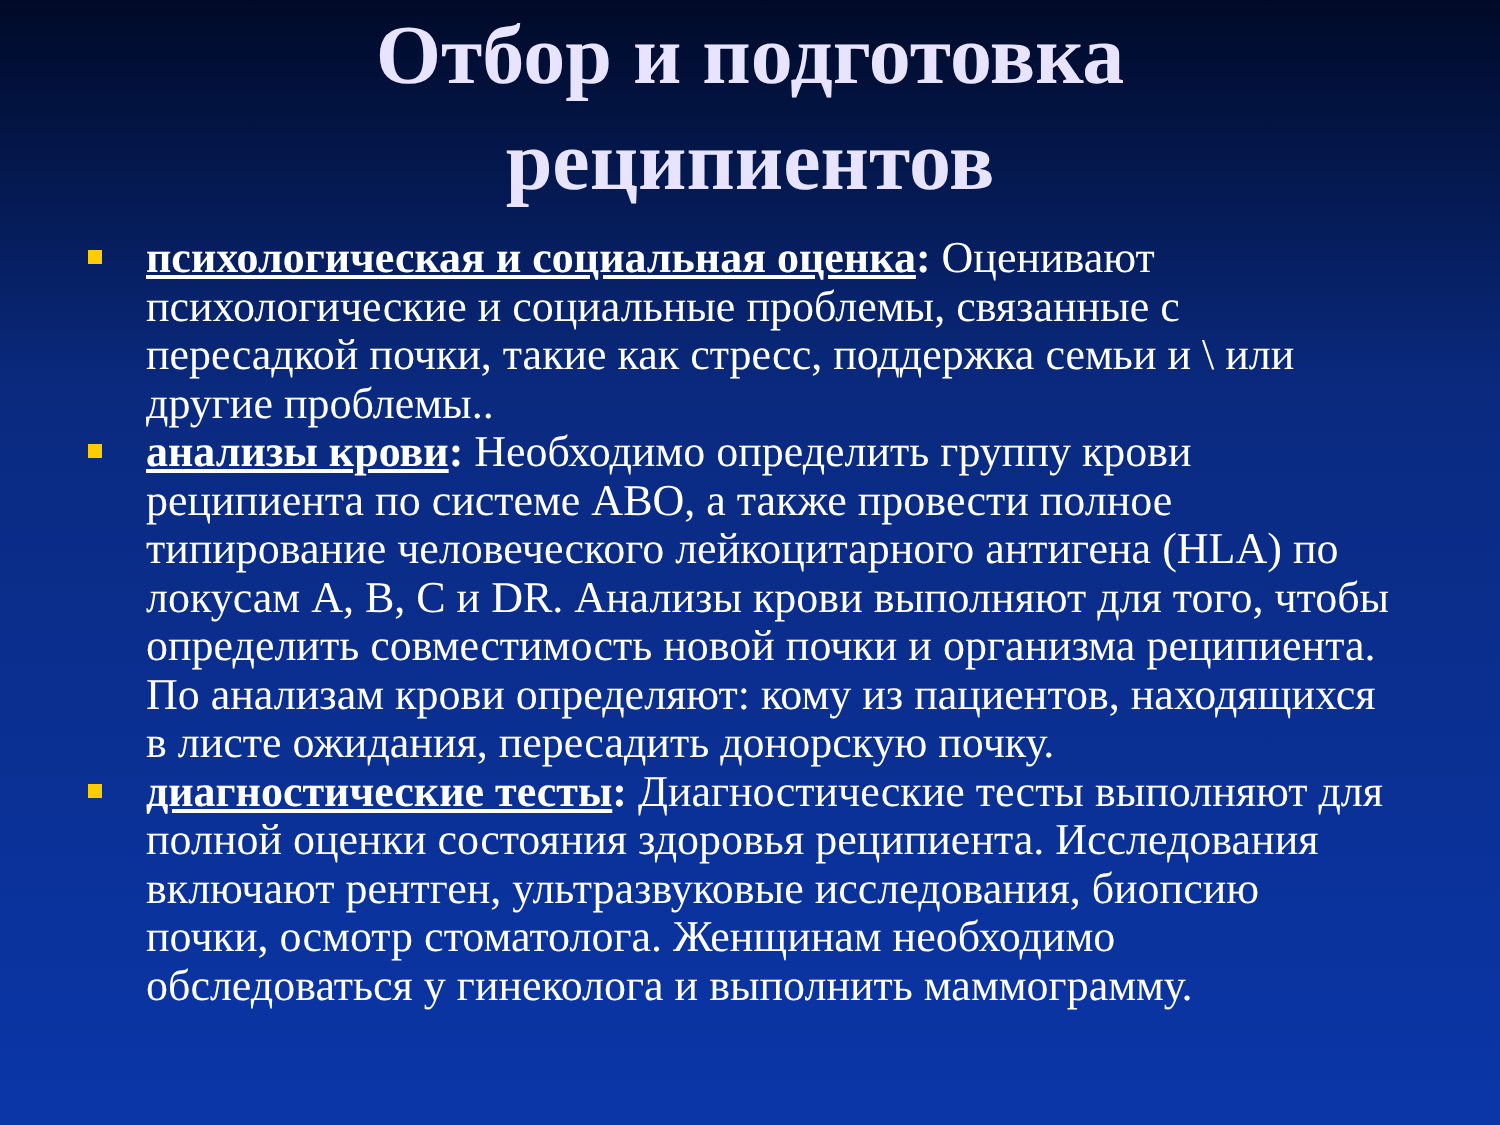Отбор и подготовка
реципиентов
психологическая и социальная оценка: Оценивают психологические и социальные проблемы, связанные с пересадкой почки, такие как стресс, поддержка семьи и \ или другие проблемы..
анализы крови: Необходимо определить группу крови реципиента по системе ABO, а также провести полное типирование человеческого лейкоцитарного антигена (HLA) по локусам A, B, C и DR. Анализы крови выполняют для того, чтобы определить совместимость новой почки и организма реципиента. По анализам крови определяют: кому из пациентов, находящихся в листе ожидания, пересадить донорскую почку.
диагностические тесты: Диагностические тесты выполняют для полной оценки состояния здоровья реципиента. Исследования включают рентген, ультразвуковые исследования, биопсию почки, осмотр стоматолога. Женщинам необходимо обследоваться у гинеколога и выполнить маммограмму.